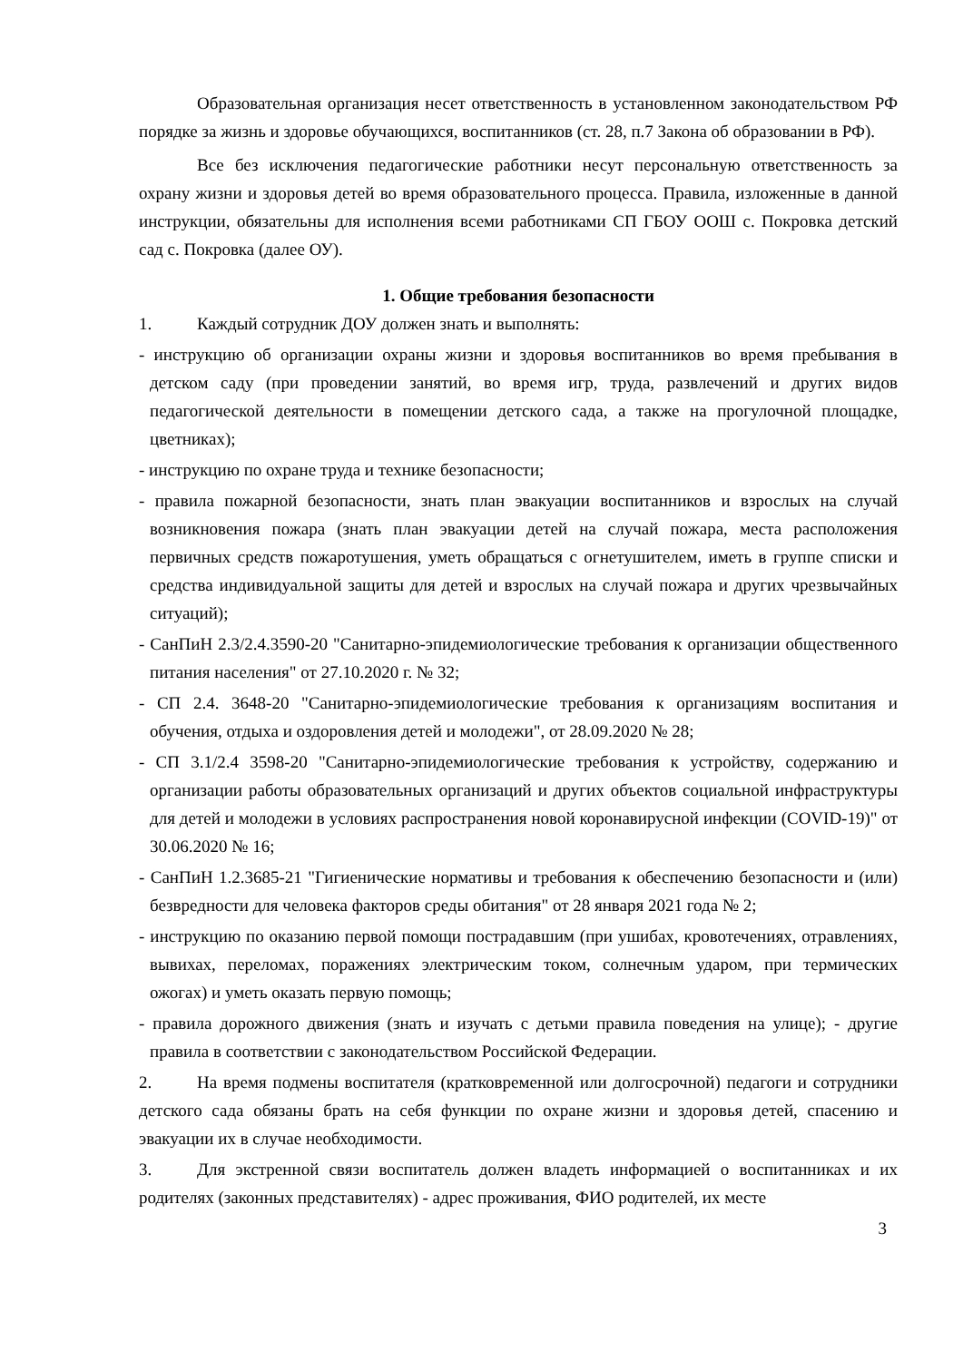Образовательная организация несет ответственность в установленном законодательством РФ порядке за жизнь и здоровье обучающихся, воспитанников (ст. 28, п.7 Закона об образовании в РФ).
Все без исключения педагогические работники несут персональную ответственность за охрану жизни и здоровья детей во время образовательного процесса. Правила, изложенные в данной инструкции, обязательны для исполнения всеми работниками СП ГБОУ ООШ с. Покровка детский сад с. Покровка (далее ОУ).
1. Общие требования безопасности
1. Каждый сотрудник ДОУ должен знать и выполнять:
- инструкцию об организации охраны жизни и здоровья воспитанников во время пребывания в детском саду (при проведении занятий, во время игр, труда, развлечений и других видов педагогической деятельности в помещении детского сада, а также на прогулочной площадке, цветниках);
- инструкцию по охране труда и технике безопасности;
- правила пожарной безопасности, знать план эвакуации воспитанников и взрослых на случай возникновения пожара (знать план эвакуации детей на случай пожара, места расположения первичных средств пожаротушения, уметь обращаться с огнетушителем, иметь в группе списки и средства индивидуальной защиты для детей и взрослых на случай пожара и других чрезвычайных ситуаций);
- СанПиН 2.3/2.4.3590-20 "Санитарно-эпидемиологические требования к организации общественного питания населения" от 27.10.2020 г. № 32;
- СП 2.4. 3648-20 "Санитарно-эпидемиологические требования к организациям воспитания и обучения, отдыха и оздоровления детей и молодежи", от 28.09.2020 № 28;
- СП 3.1/2.4 3598-20 "Санитарно-эпидемиологические требования к устройству, содержанию и организации работы образовательных организаций и других объектов социальной инфраструктуры для детей и молодежи в условиях распространения новой коронавирусной инфекции (COVID-19)" от 30.06.2020 № 16;
- СанПиН 1.2.3685-21 "Гигиенические нормативы и требования к обеспечению безопасности и (или) безвредности для человека факторов среды обитания" от 28 января 2021 года № 2;
- инструкцию по оказанию первой помощи пострадавшим (при ушибах, кровотечениях, отравлениях, вывихах, переломах, поражениях электрическим током, солнечным ударом, при термических ожогах) и уметь оказать первую помощь;
- правила дорожного движения (знать и изучать с детьми правила поведения на улице); - другие правила в соответствии с законодательством Российской Федерации.
2. На время подмены воспитателя (кратковременной или долгосрочной) педагоги и сотрудники детского сада обязаны брать на себя функции по охране жизни и здоровья детей, спасению и эвакуации их в случае необходимости.
3. Для экстренной связи воспитатель должен владеть информацией о воспитанниках и их родителях (законных представителях) - адрес проживания, ФИО родителей, их месте
3